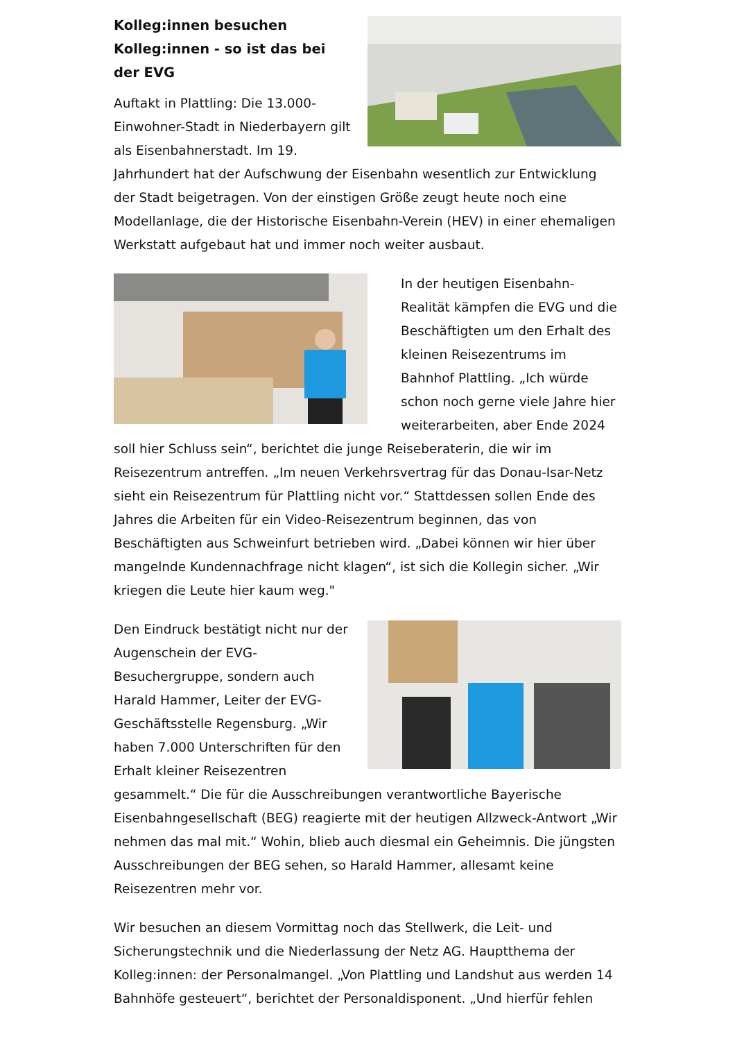Kolleg:innen besuchen Kolleg:innen - so ist das bei der EVG
Auftakt in Plattling: Die 13.000-Einwohner-Stadt in Niederbayern gilt als Eisenbahnerstadt. Im 19. Jahrhundert hat der Aufschwung der Eisenbahn wesentlich zur Entwicklung der Stadt beigetragen. Von der einstigen Größe zeugt heute noch eine Modellanlage, die der Historische Eisenbahn-Verein (HEV) in einer ehemaligen Werkstatt aufgebaut hat und immer noch weiter ausbaut.
In der heutigen Eisenbahn-Realität kämpfen die EVG und die Beschäftigten um den Erhalt des kleinen Reisezentrums im Bahnhof Plattling. „Ich würde schon noch gerne viele Jahre hier weiterarbeiten, aber Ende 2024 soll hier Schluss sein“, berichtet die junge Reiseberaterin, die wir im Reisezentrum antreffen. „Im neuen Verkehrsvertrag für das Donau-Isar-Netz sieht ein Reisezentrum für Plattling nicht vor.“ Stattdessen sollen Ende des Jahres die Arbeiten für ein Video-Reisezentrum beginnen, das von Beschäftigten aus Schweinfurt betrieben wird. „Dabei können wir hier über mangelnde Kundennachfrage nicht klagen“, ist sich die Kollegin sicher. „Wir kriegen die Leute hier kaum weg."
Den Eindruck bestätigt nicht nur der Augenschein der EVG-Besuchergruppe, sondern auch Harald Hammer, Leiter der EVG-Geschäftsstelle Regensburg. „Wir haben 7.000 Unterschriften für den Erhalt kleiner Reisezentren gesammelt.“ Die für die Ausschreibungen verantwortliche Bayerische Eisenbahngesellschaft (BEG) reagierte mit der heutigen Allzweck-Antwort „Wir nehmen das mal mit.“ Wohin, blieb auch diesmal ein Geheimnis. Die jüngsten Ausschreibungen der BEG sehen, so Harald Hammer, allesamt keine Reisezentren mehr vor.
Wir besuchen an diesem Vormittag noch das Stellwerk, die Leit- und Sicherungstechnik und die Niederlassung der Netz AG. Hauptthema der Kolleg:innen: der Personalmangel. „Von Plattling und Landshut aus werden 14 Bahnhöfe gesteuert“, berichtet der Personaldisponent. „Und hierfür fehlen